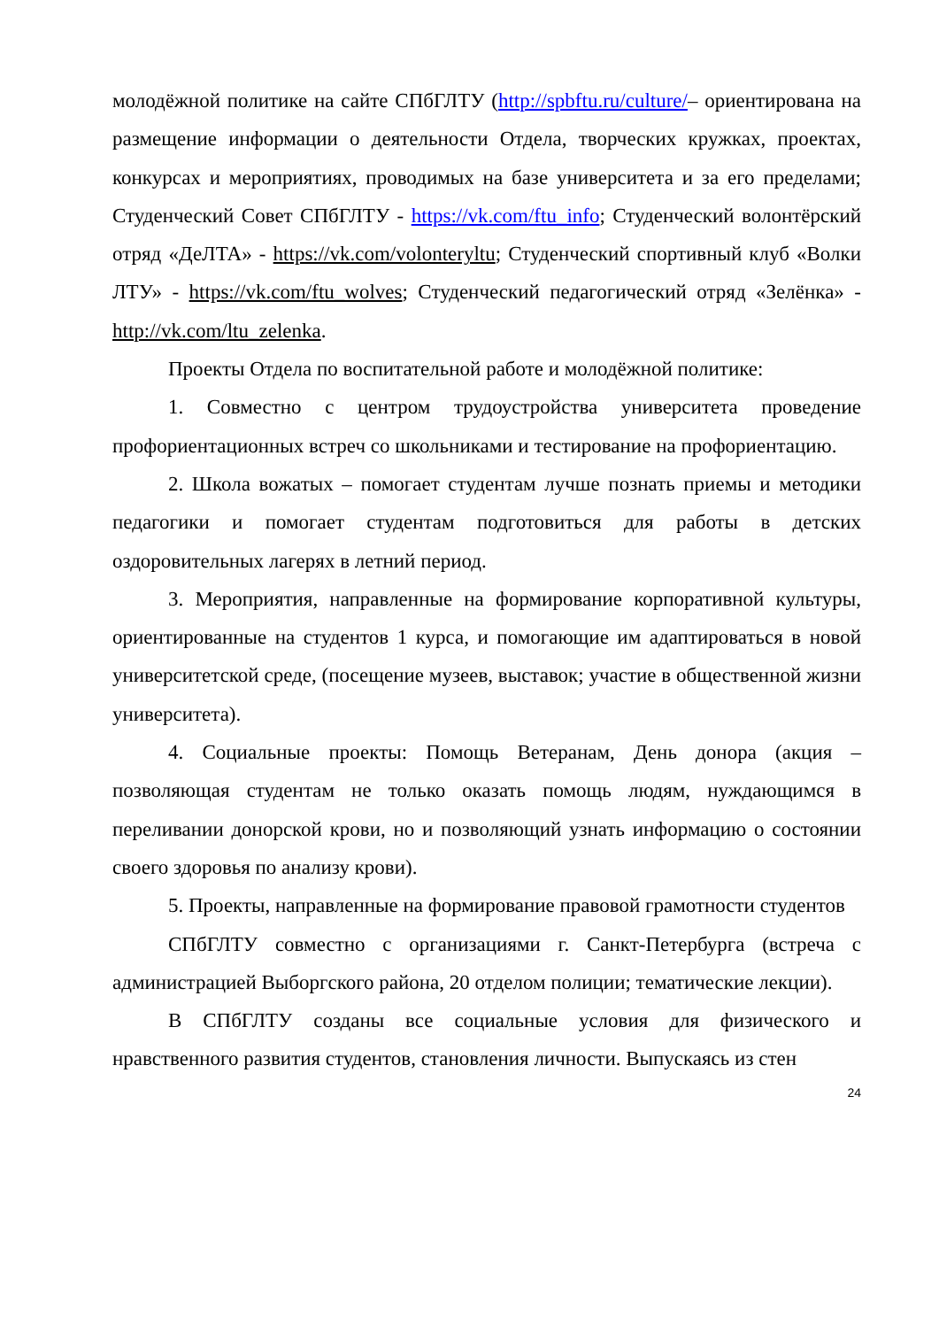молодёжной политике на сайте СПбГЛТУ (http://spbftu.ru/culture/– ориентирована на размещение информации о деятельности Отдела, творческих кружках, проектах, конкурсах и мероприятиях, проводимых на базе университета и за его пределами; Студенческий Совет СПбГЛТУ - https://vk.com/ftu_info; Студенческий волонтёрский отряд «ДеЛТА» - https://vk.com/volonteryltu; Студенческий спортивный клуб «Волки ЛТУ» - https://vk.com/ftu_wolves; Студенческий педагогический отряд «Зелёнка» - http://vk.com/ltu_zelenka.
Проекты Отдела по воспитательной работе и молодёжной политике:
1. Совместно с центром трудоустройства университета проведение профориентационных встреч со школьниками и тестирование на профориентацию.
2. Школа вожатых – помогает студентам лучше познать приемы и методики педагогики и помогает студентам подготовиться для работы в детских оздоровительных лагерях в летний период.
3. Мероприятия, направленные на формирование корпоративной культуры, ориентированные на студентов 1 курса, и помогающие им адаптироваться в новой университетской среде, (посещение музеев, выставок; участие в общественной жизни университета).
4. Социальные проекты: Помощь Ветеранам, День донора (акция – позволяющая студентам не только оказать помощь людям, нуждающимся в переливании донорской крови, но и позволяющий узнать информацию о состоянии своего здоровья по анализу крови).
5. Проекты, направленные на формирование правовой грамотности студентов
СПбГЛТУ совместно с организациями г. Санкт-Петербурга (встреча с администрацией Выборгского района, 20 отделом полиции; тематические лекции).
В СПбГЛТУ созданы все социальные условия для физического и нравственного развития студентов, становления личности. Выпускаясь из стен
24